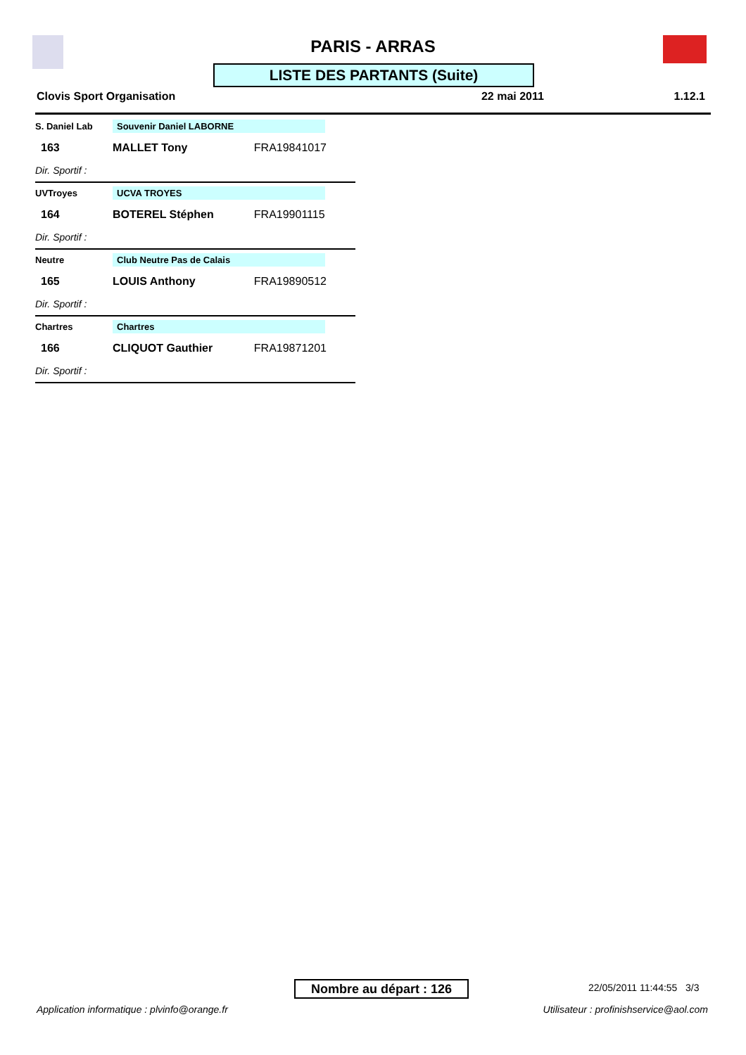PARIS - ARRAS
LISTE DES PARTANTS (Suite)
Clovis Sport Organisation 22 mai 2011 1.12.1
| S. Daniel Lab | Souvenir Daniel LABORNE | |
| 163 | MALLET Tony | FRA19841017 |
| Dir. Sportif : | | |
| UVTroyes | UCVA TROYES | |
| 164 | BOTEREL Stéphen | FRA19901115 |
| Dir. Sportif : | | |
| Neutre | Club Neutre Pas de Calais | |
| 165 | LOUIS Anthony | FRA19890512 |
| Dir. Sportif : | | |
| Chartres | Chartres | |
| 166 | CLIQUOT Gauthier | FRA19871201 |
| Dir. Sportif : | | |
Nombre au départ : 126 22/05/2011 11:44:55 3/3
Application informatique : plvinfo@orange.fr
Utilisateur : profinishservice@aol.com